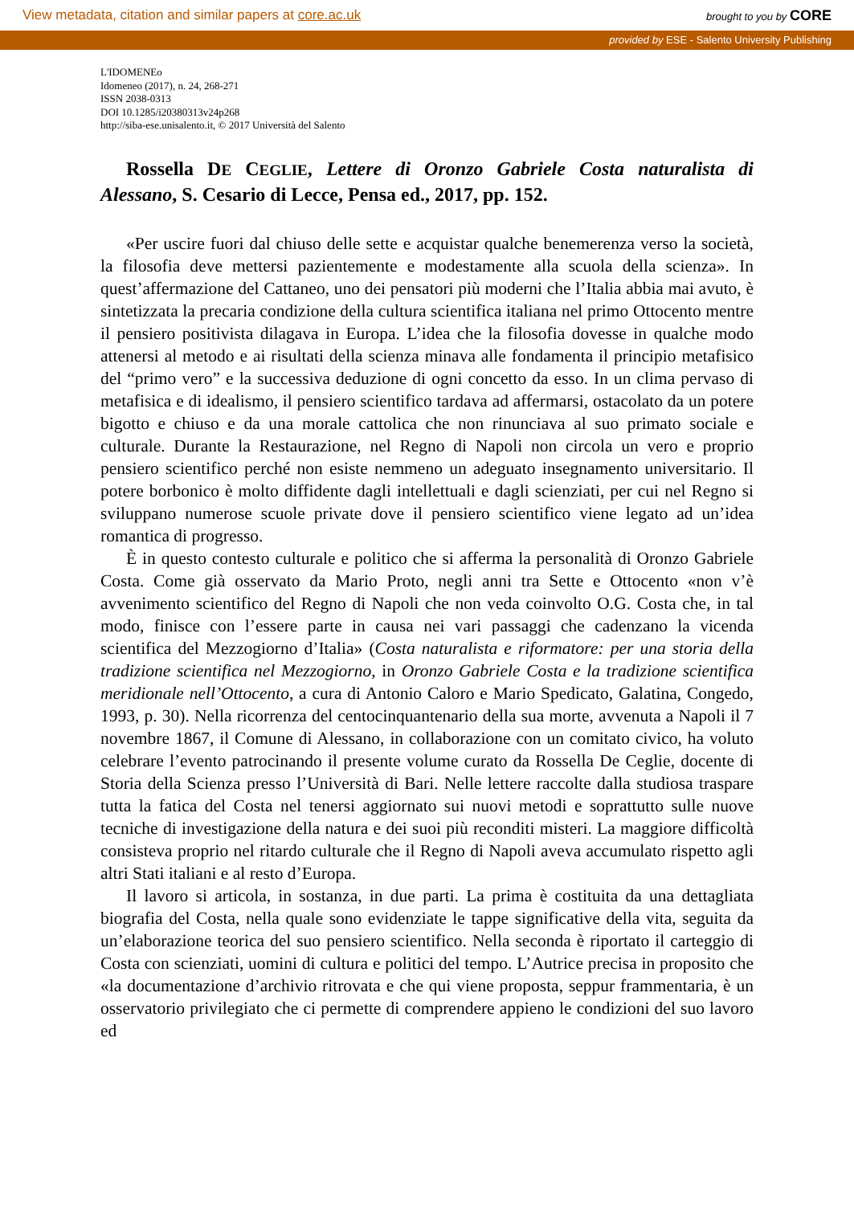View metadata, citation and similar papers at core.ac.uk brought to you by CORE
provided by ESE - Salento University Publishing
L'IDOMENEo
Idomeneo (2017), n. 24, 268-271
ISSN 2038-0313
DOI 10.1285/i20380313v24p268
http://siba-ese.unisalento.it, © 2017 Università del Salento
Rossella DE CEGLIE, Lettere di Oronzo Gabriele Costa naturalista di Alessano, S. Cesario di Lecce, Pensa ed., 2017, pp. 152.
«Per uscire fuori dal chiuso delle sette e acquistar qualche benemerenza verso la società, la filosofia deve mettersi pazientemente e modestamente alla scuola della scienza». In quest’affermazione del Cattaneo, uno dei pensatori più moderni che l’Italia abbia mai avuto, è sintetizzata la precaria condizione della cultura scientifica italiana nel primo Ottocento mentre il pensiero positivista dilagava in Europa. L’idea che la filosofia dovesse in qualche modo attenersi al metodo e ai risultati della scienza minava alle fondamenta il principio metafisico del “primo vero” e la successiva deduzione di ogni concetto da esso. In un clima pervaso di metafisica e di idealismo, il pensiero scientifico tardava ad affermarsi, ostacolato da un potere bigotto e chiuso e da una morale cattolica che non rinunciava al suo primato sociale e culturale. Durante la Restaurazione, nel Regno di Napoli non circola un vero e proprio pensiero scientifico perché non esiste nemmeno un adeguato insegnamento universitario. Il potere borbonico è molto diffidente dagli intellettuali e dagli scienziati, per cui nel Regno si sviluppano numerose scuole private dove il pensiero scientifico viene legato ad un’idea romantica di progresso.
È in questo contesto culturale e politico che si afferma la personalità di Oronzo Gabriele Costa. Come già osservato da Mario Proto, negli anni tra Sette e Ottocento «non v’è avvenimento scientifico del Regno di Napoli che non veda coinvolto O.G. Costa che, in tal modo, finisce con l’essere parte in causa nei vari passaggi che cadenzano la vicenda scientifica del Mezzogiorno d’Italia» (Costa naturalista e riformatore: per una storia della tradizione scientifica nel Mezzogiorno, in Oronzo Gabriele Costa e la tradizione scientifica meridionale nell’Ottocento, a cura di Antonio Caloro e Mario Spedicato, Galatina, Congedo, 1993, p. 30). Nella ricorrenza del centocinquantenario della sua morte, avvenuta a Napoli il 7 novembre 1867, il Comune di Alessano, in collaborazione con un comitato civico, ha voluto celebrare l’evento patrocinando il presente volume curato da Rossella De Ceglie, docente di Storia della Scienza presso l’Università di Bari. Nelle lettere raccolte dalla studiosa traspare tutta la fatica del Costa nel tenersi aggiornato sui nuovi metodi e soprattutto sulle nuove tecniche di investigazione della natura e dei suoi più reconditi misteri. La maggiore difficoltà consisteva proprio nel ritardo culturale che il Regno di Napoli aveva accumulato rispetto agli altri Stati italiani e al resto d’Europa.
Il lavoro si articola, in sostanza, in due parti. La prima è costituita da una dettagliata biografia del Costa, nella quale sono evidenziate le tappe significative della vita, seguita da un’elaborazione teorica del suo pensiero scientifico. Nella seconda è riportato il carteggio di Costa con scienziati, uomini di cultura e politici del tempo. L’Autrice precisa in proposito che «la documentazione d’archivio ritrovata e che qui viene proposta, seppur frammentaria, è un osservatorio privilegiato che ci permette di comprendere appieno le condizioni del suo lavoro ed